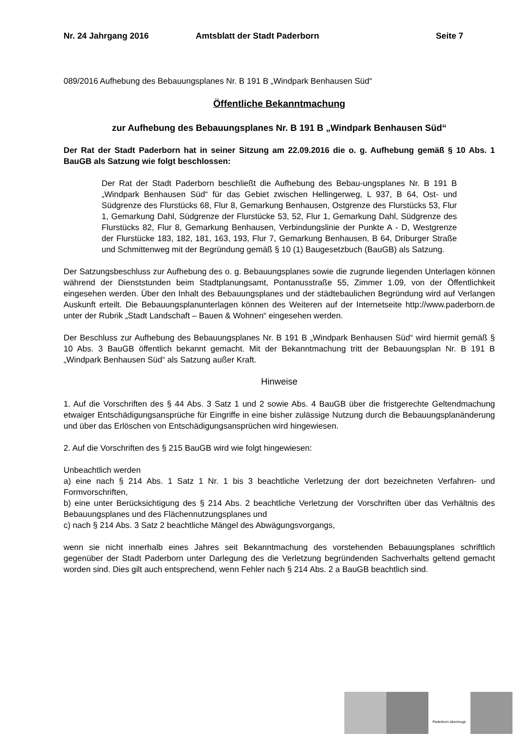Nr. 24 Jahrgang 2016 Amtsblatt der Stadt Paderborn Seite 7
089/2016 Aufhebung des Bebauungsplanes Nr. B 191 B „Windpark Benhausen Süd“
Öffentliche Bekanntmachung
zur Aufhebung des Bebauungsplanes Nr. B 191 B „Windpark Benhausen Süd“
Der Rat der Stadt Paderborn hat in seiner Sitzung am 22.09.2016 die o. g. Aufhebung gemäß § 10 Abs. 1 BauGB als Satzung wie folgt beschlossen:
Der Rat der Stadt Paderborn beschließt die Aufhebung des Bebau-ungsplanes Nr. B 191 B „Windpark Benhausen Süd“ für das Gebiet zwischen Hellingerweg, L 937, B 64, Ost- und Südgrenze des Flurstücks 68, Flur 8, Gemarkung Benhausen, Ostgrenze des Flurstücks 53, Flur 1, Gemarkung Dahl, Südgrenze der Flurstücke 53, 52, Flur 1, Gemarkung Dahl, Südgrenze des Flurstücks 82, Flur 8, Gemarkung Benhausen, Verbindungslinie der Punkte A - D, Westgrenze der Flurstücke 183, 182, 181, 163, 193, Flur 7, Gemarkung Benhausen, B 64, Driburger Straße und Schmittenweg mit der Begründung gemäß § 10 (1) Baugesetzbuch (BauGB) als Satzung.
Der Satzungsbeschluss zur Aufhebung des o. g. Bebauungsplanes sowie die zugrunde liegenden Unterlagen können während der Dienststunden beim Stadtplanungsamt, Pontanusstraße 55, Zimmer 1.09, von der Öffentlichkeit eingesehen werden. Über den Inhalt des Bebauungsplanes und der städtebaulichen Begründung wird auf Verlangen Auskunft erteilt. Die Bebauungsplanunterlagen können des Weiteren auf der Internetseite http://www.paderborn.de unter der Rubrik „Stadt Landschaft – Bauen & Wohnen“ eingesehen werden.
Der Beschluss zur Aufhebung des Bebauungsplanes Nr. B 191 B „Windpark Benhausen Süd“ wird hiermit gemäß § 10 Abs. 3 BauGB öffentlich bekannt gemacht. Mit der Bekanntmachung tritt der Bebauungsplan Nr. B 191 B „Windpark Benhausen Süd“ als Satzung außer Kraft.
Hinweise
1. Auf die Vorschriften des § 44 Abs. 3 Satz 1 und 2 sowie Abs. 4 BauGB über die fristgerechte Geltendmachung etwaiger Entschädigungsansprüche für Eingriffe in eine bisher zulässige Nutzung durch die Bebauungsplanänderung und über das Erlöschen von Entschädigungsansprüchen wird hingewiesen.
2. Auf die Vorschriften des § 215 BauGB wird wie folgt hingewiesen:
Unbeachtlich werden
a) eine nach § 214 Abs. 1 Satz 1 Nr. 1 bis 3 beachtliche Verletzung der dort bezeichneten Verfahren- und Formvorschriften,
b) eine unter Berücksichtigung des § 214 Abs. 2 beachtliche Verletzung der Vorschriften über das Verhältnis des Bebauungsplanes und des Flächennutzungsplanes und
c) nach § 214 Abs. 3 Satz 2 beachtliche Mängel des Abwägungsvorgangs,
wenn sie nicht innerhalb eines Jahres seit Bekanntmachung des vorstehenden Bebauungsplanes schriftlich gegenüber der Stadt Paderborn unter Darlegung des die Verletzung begründenden Sachverhalts geltend gemacht worden sind. Dies gilt auch entsprechend, wenn Fehler nach § 214 Abs. 2 a BauGB beachtlich sind.
Paderborn überzeugt.